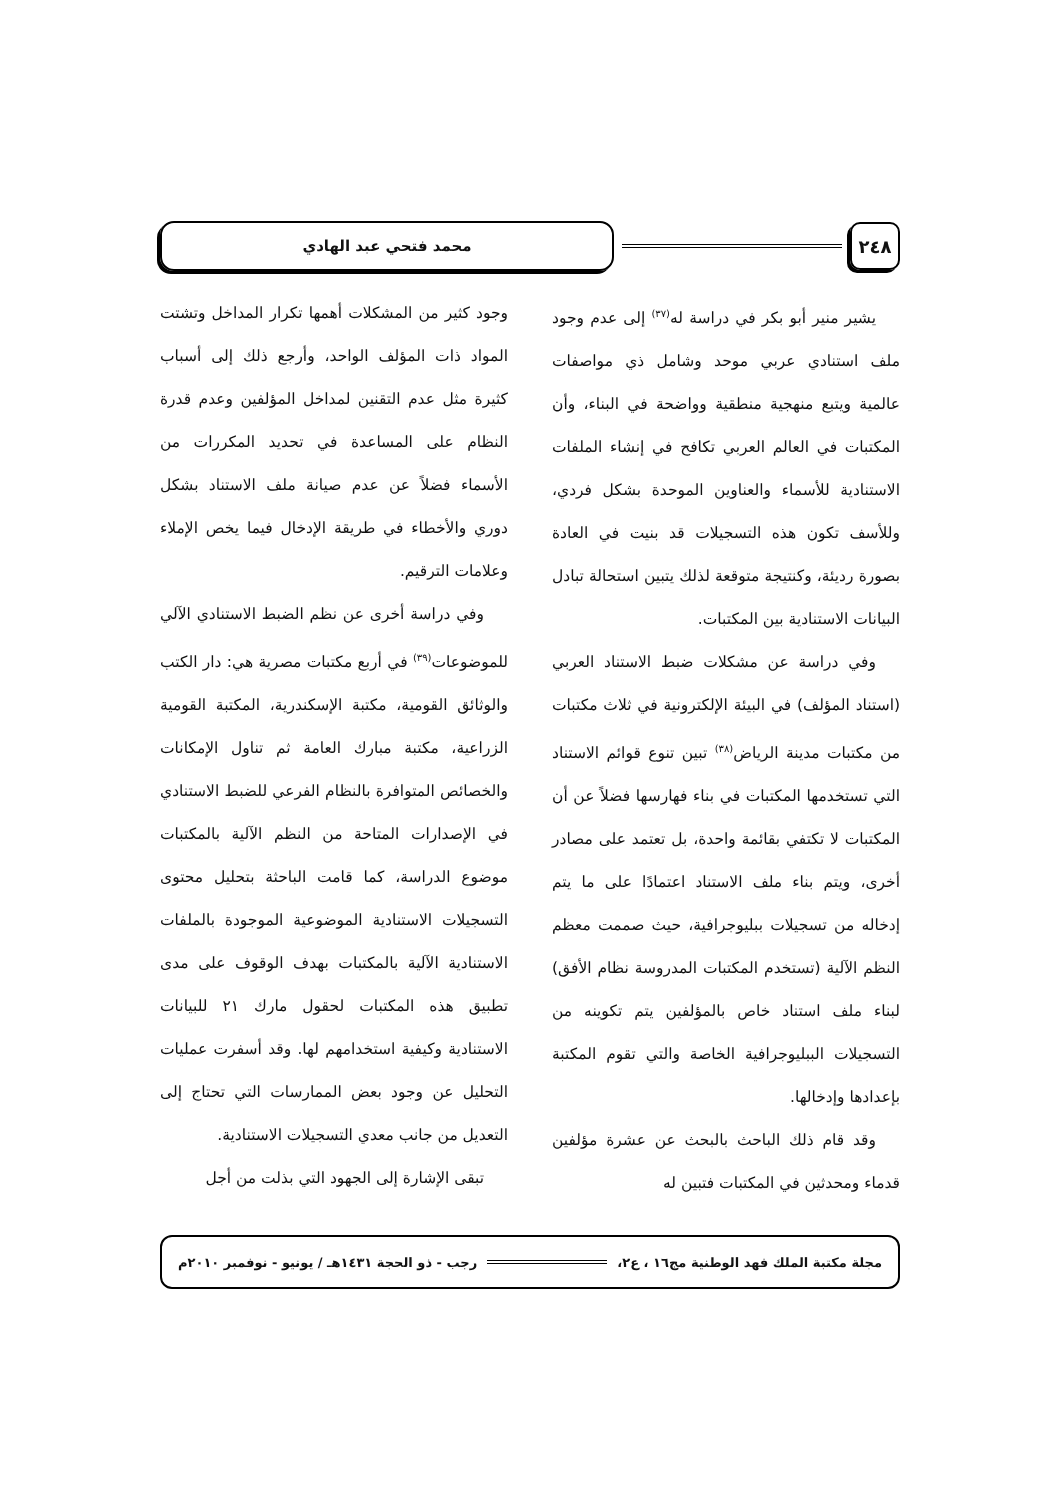٢٤٨
محمد فتحي عبد الهادي
يشير منير أبو بكر في دراسة له<sup>(٣٧)</sup> إلى عدم وجود ملف استنادي عربي موحد وشامل ذي مواصفات عالمية ويتبع منهجية منطقية وواضحة في البناء، وأن المكتبات في العالم العربي تكافح في إنشاء الملفات الاستنادية للأسماء والعناوين الموحدة بشكل فردي، وللأسف تكون هذه التسجيلات قد بنيت في العادة بصورة رديئة، وكنتيجة متوقعة لذلك يتبين استحالة تبادل البيانات الاستنادية بين المكتبات.
وفي دراسة عن مشكلات ضبط الاستناد العربي (استناد المؤلف) في البيئة الإلكترونية في ثلاث مكتبات من مكتبات مدينة الرياض<sup>(٣٨)</sup> تبين تنوع قوائم الاستناد التي تستخدمها المكتبات في بناء فهارسها فضلاً عن أن المكتبات لا تكتفي بقائمة واحدة، بل تعتمد على مصادر أخرى، ويتم بناء ملف الاستناد اعتمادًا على ما يتم إدخاله من تسجيلات ببليوجرافية، حيث صممت معظم النظم الآلية (تستخدم المكتبات المدروسة نظام الأفق) لبناء ملف استناد خاص بالمؤلفين يتم تكوينه من التسجيلات الببليوجرافية الخاصة والتي تقوم المكتبة بإعدادها وإدخالها.
وقد قام ذلك الباحث بالبحث عن عشرة مؤلفين قدماء ومحدثين في المكتبات فتبين له
وجود كثير من المشكلات أهمها تكرار المداخل وتشتت المواد ذات المؤلف الواحد، وأرجع ذلك إلى أسباب كثيرة مثل عدم التقنين لمداخل المؤلفين وعدم قدرة النظام على المساعدة في تحديد المكررات من الأسماء فضلاً عن عدم صيانة ملف الاستناد بشكل دوري والأخطاء في طريقة الإدخال فيما يخص الإملاء وعلامات الترقيم.
وفي دراسة أخرى عن نظم الضبط الاستنادي الآلي للموضوعات<sup>(٣٩)</sup> في أربع مكتبات مصرية هي: دار الكتب والوثائق القومية، مكتبة الإسكندرية، المكتبة القومية الزراعية، مكتبة مبارك العامة ثم تناول الإمكانات والخصائص المتوافرة بالنظام الفرعي للضبط الاستنادي في الإصدارات المتاحة من النظم الآلية بالمكتبات موضوع الدراسة، كما قامت الباحثة بتحليل محتوى التسجيلات الاستنادية الموضوعية الموجودة بالملفات الاستنادية الآلية بالمكتبات بهدف الوقوف على مدى تطبيق هذه المكتبات لحقول مارك ٢١ للبيانات الاستنادية وكيفية استخدامهم لها. وقد أسفرت عمليات التحليل عن وجود بعض الممارسات التي تحتاج إلى التعديل من جانب معدي التسجيلات الاستنادية.
تبقى الإشارة إلى الجهود التي بذلت من أجل
مجلة مكتبة الملك فهد الوطنية مج١٦ ، ع٢، رجب - ذو الحجة ١٤٣١هـ / يونيو - نوفمبر ٢٠١٠م